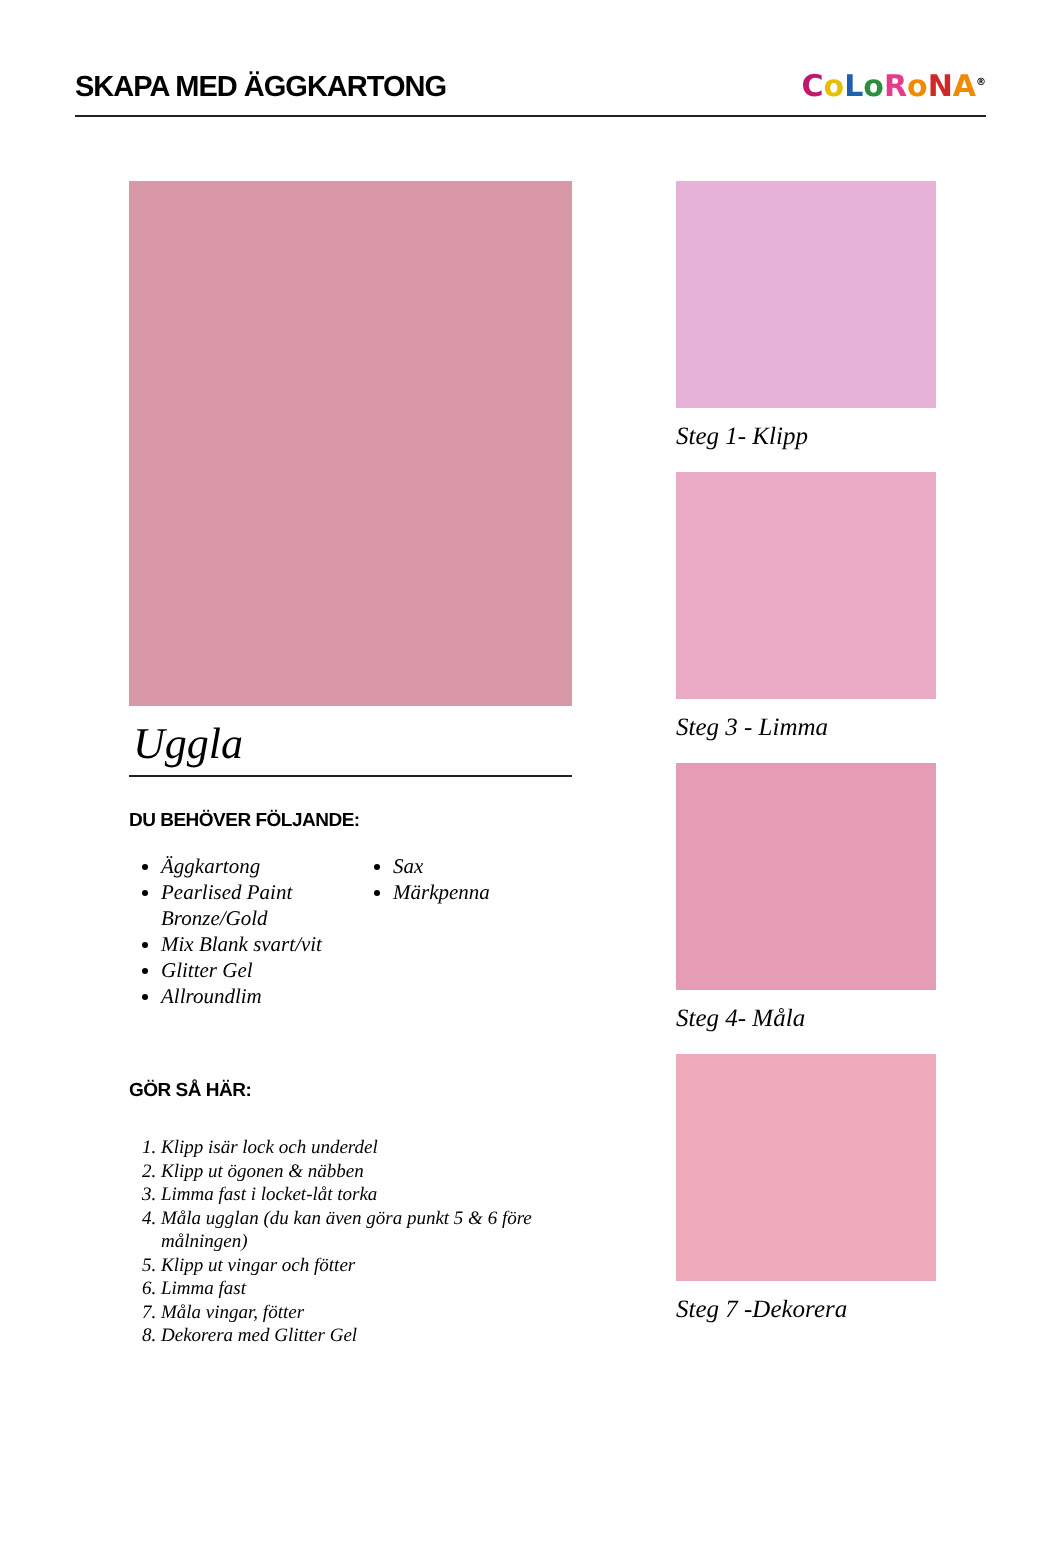SKAPA MED ÄGGKARTONG
CoLoRoNA<sup>®</sup>
Uggla
DU BEHÖVER FÖLJANDE:
Äggkartong
Pearlised Paint Bronze/Gold
Mix Blank svart/vit
Glitter Gel
Allroundlim
Sax
Märkpenna
GÖR SÅ HÄR:
1. Klipp isär lock och underdel
2. Klipp ut ögonen & näbben
3. Limma fast i locket-låt torka
4. Måla ugglan (du kan även göra punkt 5 & 6 före målningen)
5. Klipp ut vingar och fötter
6. Limma fast
7. Måla vingar, fötter
8. Dekorera med Glitter Gel
Steg 1- Klipp
Steg 3 - Limma
Steg 4- Måla
Steg 7 -Dekorera